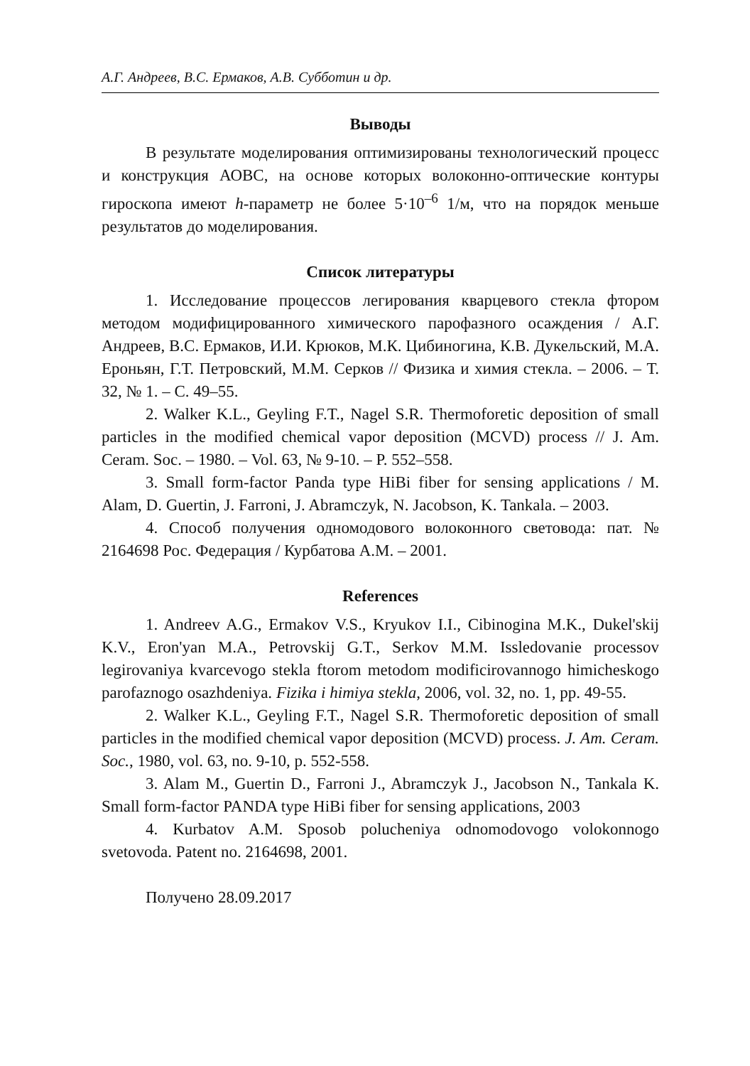А.Г. Андреев, В.С. Ермаков, А.В. Субботин и др.
Выводы
В результате моделирования оптимизированы технологический процесс и конструкция АОВС, на основе которых волоконно-оптические контуры гироскопа имеют h-параметр не более 5·10<sup>–6</sup> 1/м, что на порядок меньше результатов до моделирования.
Список литературы
1. Исследование процессов легирования кварцевого стекла фтором методом модифицированного химического парофазного осаждения / А.Г. Андреев, В.С. Ермаков, И.И. Крюков, М.К. Цибиногина, К.В. Дукельский, М.А. Ероньян, Г.Т. Петровский, М.М. Серков // Физика и химия стекла. – 2006. – Т. 32, № 1. – С. 49–55.
2. Walker K.L., Geyling F.T., Nagel S.R. Thermoforetic deposition of small particles in the modified chemical vapor deposition (MCVD) process // J. Am. Ceram. Soc. – 1980. – Vol. 63, № 9-10. – P. 552–558.
3. Small form-factor Panda type HiBi fiber for sensing applications / M. Alam, D. Guertin, J. Farroni, J. Abramczyk, N. Jacobson, K. Tankala. – 2003.
4. Способ получения одномодового волоконного световода: пат. № 2164698 Рос. Федерация / Курбатова А.М. – 2001.
References
1. Andreev A.G., Ermakov V.S., Kryukov I.I., Cibinogina M.K., Dukel'skij K.V., Eron'yan M.A., Petrovskij G.T., Serkov M.M. Issledovanie processov legirovaniya kvarcevogo stekla ftorom metodom modificirovannogo himicheskogo parofaznogo osazhdeniya. Fizika i himiya stekla, 2006, vol. 32, no. 1, pp. 49-55.
2. Walker K.L., Geyling F.T., Nagel S.R. Thermoforetic deposition of small particles in the modified chemical vapor deposition (MCVD) process. J. Am. Ceram. Soc., 1980, vol. 63, no. 9-10, p. 552-558.
3. Alam M., Guertin D., Farroni J., Abramczyk J., Jacobson N., Tankala K. Small form-factor PANDA type HiBi fiber for sensing applications, 2003
4. Kurbatov A.M. Sposob polucheniya odnomodovogo volokonnogo svetovoda. Patent no. 2164698, 2001.
Получено 28.09.2017